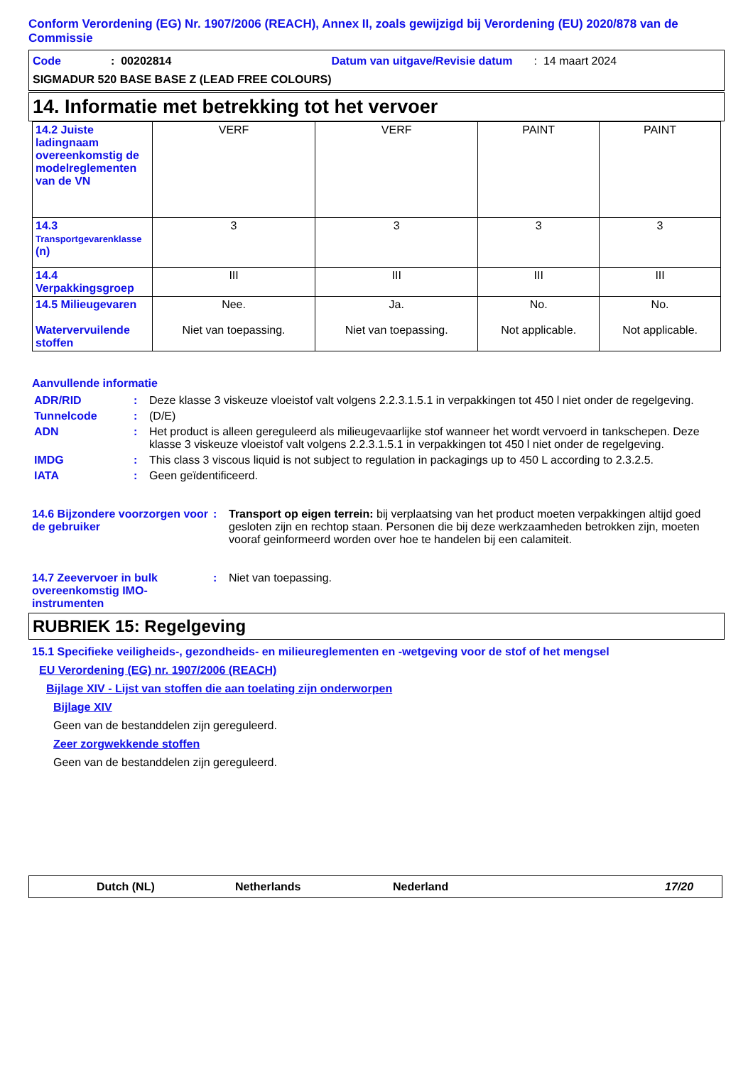Conform Verordening (EG) Nr. 1907/2006 (REACH), Annex II, zoals gewijzigd bij Verordening (EU) 2020/878 van de Commissie
Code: 00202814 Datum van uitgave/Revisie datum: 14 maart 2024
SIGMADUR 520 BASE BASE Z (LEAD FREE COLOURS)
14. Informatie met betrekking tot het vervoer
| 14.2 Juiste ladingnaam overeenkomstig de modelreglementen van de VN | VERF | VERF | PAINT | PAINT |
| 14.3 Transportgevarenklasse (n) | 3 | 3 | 3 | 3 |
| 14.4 Verpakkingsgroep | III | III | III | III |
| 14.5 Milieugevaren Watervervuilende stoffen | Nee. Niet van toepassing. | Ja. Niet van toepassing. | No. Not applicable. | No. Not applicable. |
Aanvullende informatie
ADR/RID: Deze klasse 3 viskeuze vloeistof valt volgens 2.2.3.1.5.1 in verpakkingen tot 450 l niet onder de regelgeving.
Tunnelcode: (D/E)
ADN: Het product is alleen gereguleerd als milieugevaarlijke stof wanneer het wordt vervoerd in tankschepen. Deze klasse 3 viskeuze vloeistof valt volgens 2.2.3.1.5.1 in verpakkingen tot 450 l niet onder de regelgeving.
IMDG: This class 3 viscous liquid is not subject to regulation in packagings up to 450 L according to 2.3.2.5.
IATA: Geen geïdentificeerd.
14.6 Bijzondere voorzorgen voor de gebruiker: Transport op eigen terrein: bij verplaatsing van het product moeten verpakkingen altijd goed gesloten zijn en rechtop staan. Personen die bij deze werkzaamheden betrokken zijn, moeten vooraf geinformeerd worden over hoe te handelen bij een calamiteit.
14.7 Zeevervoer in bulk overeenkomstig IMO-instrumenten: Niet van toepassing.
RUBRIEK 15: Regelgeving
15.1 Specifieke veiligheids-, gezondheids- en milieureglementen en -wetgeving voor de stof of het mengsel
EU Verordening (EG) nr. 1907/2006 (REACH)
Bijlage XIV - Lijst van stoffen die aan toelating zijn onderworpen
Bijlage XIV
Geen van de bestanddelen zijn gereguleerd.
Zeer zorgwekkende stoffen
Geen van de bestanddelen zijn gereguleerd.
Dutch (NL) Netherlands Nederland 17/20